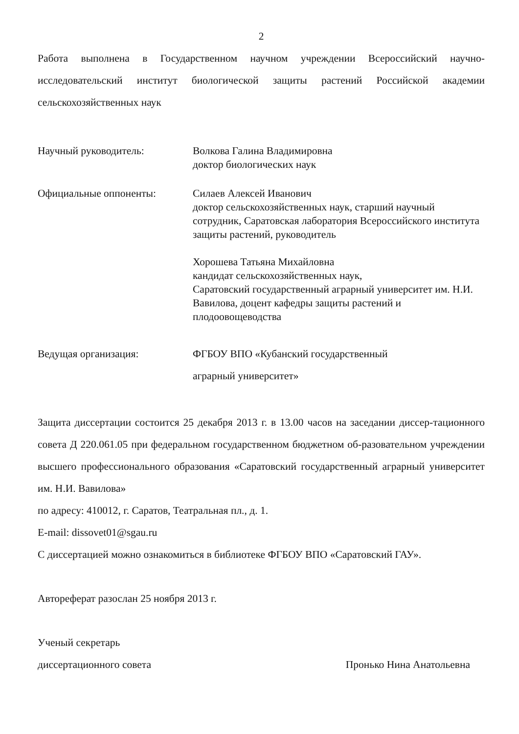2
Работа выполнена в Государственном научном учреждении Всероссийский научно-исследовательский институт биологической защиты растений Российской академии сельскохозяйственных наук
Научный руководитель: Волкова Галина Владимировна
доктор биологических наук
Официальные оппоненты: Силаев Алексей Иванович
доктор сельскохозяйственных наук, старший научный сотрудник, Саратовская лаборатория Всероссийского института защиты растений, руководитель
Хорошева Татьяна Михайловна
кандидат сельскохозяйственных наук,
Саратовский государственный аграрный университет им. Н.И. Вавилова, доцент кафедры защиты растений и плодоовощеводства
Ведущая организация: ФГБОУ ВПО «Кубанский государственный
аграрный университет»
Защита диссертации состоится 25 декабря 2013 г. в 13.00 часов на заседании диссер-тационного совета Д 220.061.05 при федеральном государственном бюджетном об-разовательном учреждении высшего профессионального образования «Саратовский государственный аграрный университет им. Н.И. Вавилова»
по адресу: 410012, г. Саратов, Театральная пл., д. 1.
E-mail: dissovet01@sgau.ru
С диссертацией можно ознакомиться в библиотеке ФГБОУ ВПО «Саратовский ГАУ».
Автореферат разослан 25 ноября 2013 г.
Ученый секретарь
диссертационного совета Пронько Нина Анатольевна